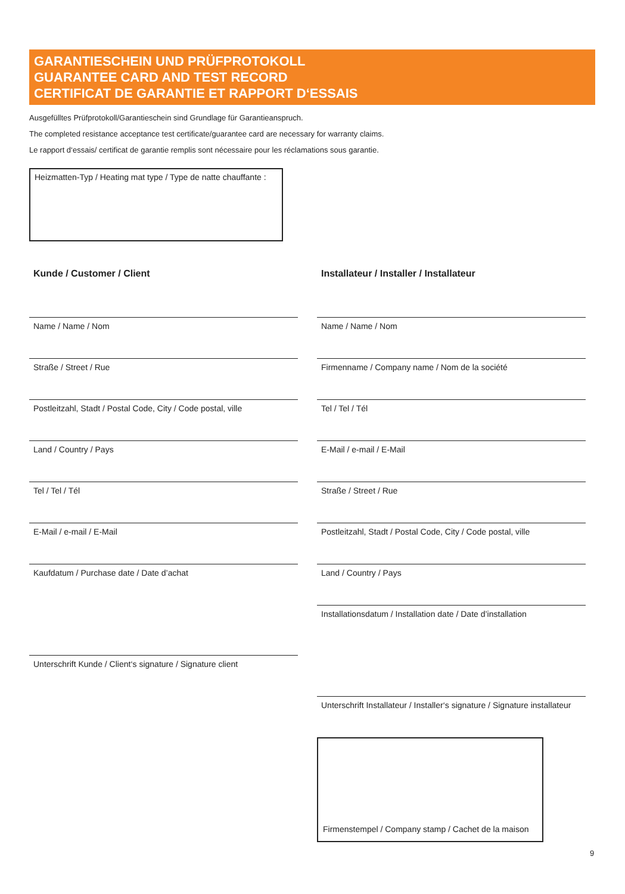GARANTIESCHEIN UND PRÜFPROTOKOLL
GUARANTEE CARD AND TEST RECORD
CERTIFICAT DE GARANTIE ET RAPPORT D‘ESSAIS
Ausgefülltes Prüfprotokoll/Garantieschein sind Grundlage für Garantieanspruch.
The completed resistance acceptance test certificate/guarantee card are necessary for warranty claims.
Le rapport d‘essais/ certificat de garantie remplis sont nécessaire pour les réclamations sous garantie.
Heizmatten-Typ / Heating mat type / Type de natte chauffante :
Kunde / Customer / Client
Name / Name / Nom
Straße / Street / Rue
Postleitzahl, Stadt / Postal Code, City / Code postal, ville
Land / Country / Pays
Tel / Tel / Tél
E-Mail / e-mail / E-Mail
Kaufdatum / Purchase date / Date d’achat
Unterschrift Kunde / Client‘s signature / Signature client
Installateur / Installer / Installateur
Name / Name / Nom
Firmenname / Company name / Nom de la société
Tel / Tel / Tél
E-Mail / e-mail / E-Mail
Straße / Street / Rue
Postleitzahl, Stadt / Postal Code, City / Code postal, ville
Land / Country / Pays
Installationsdatum / Installation date / Date d’installation
Unterschrift Installateur / Installer‘s signature / Signature installateur
Firmenstempel / Company stamp / Cachet de la maison
9